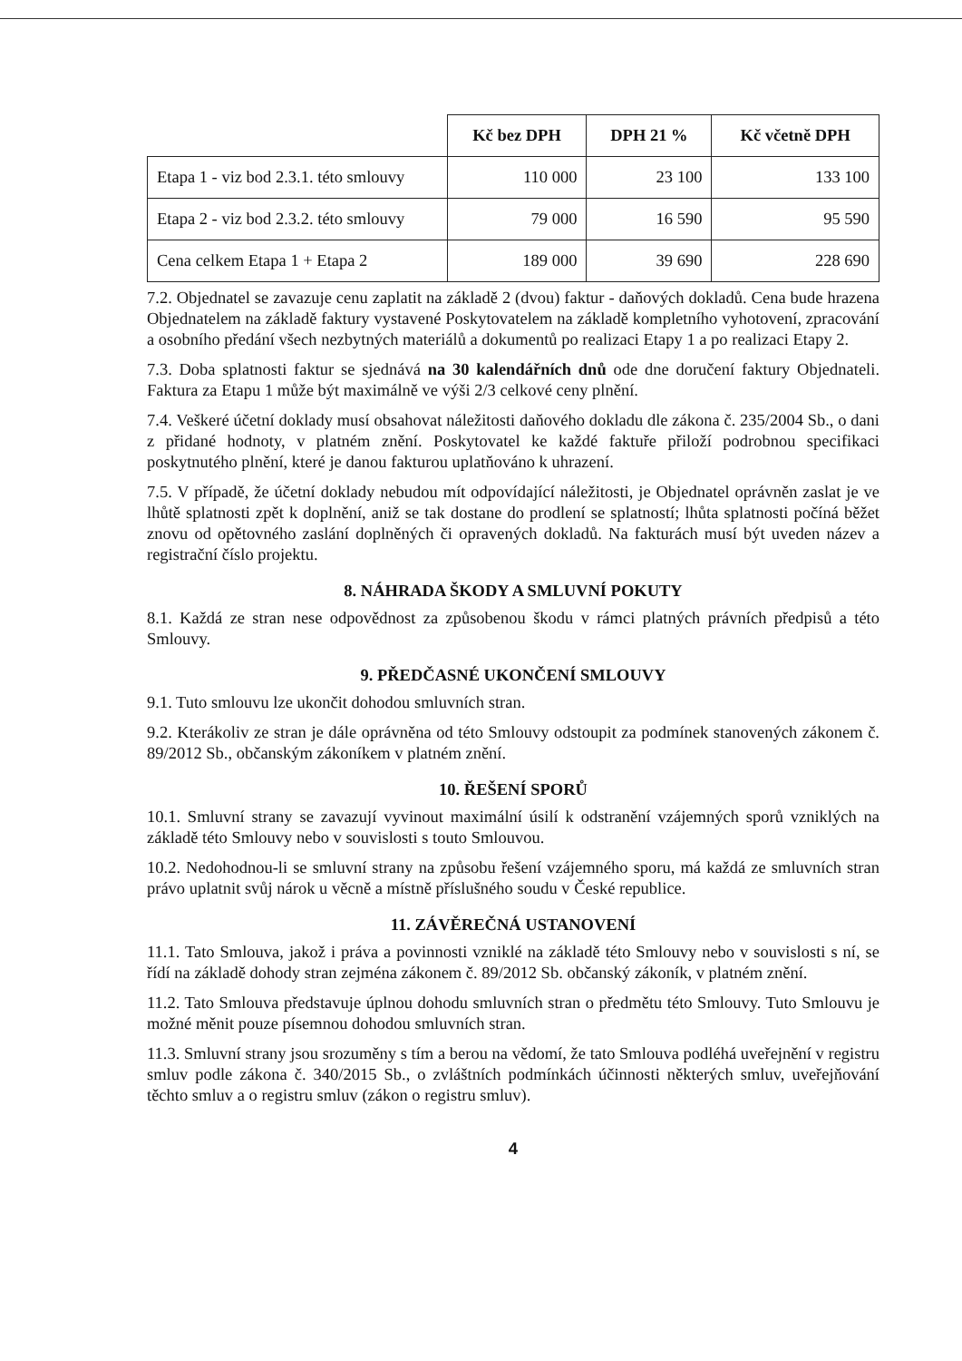| | Kč bez DPH | DPH 21 % | Kč včetně DPH |
| --- | --- | --- | --- |
| Etapa 1 - viz bod 2.3.1. této smlouvy | 110 000 | 23 100 | 133 100 |
| Etapa 2 - viz bod 2.3.2. této smlouvy | 79 000 | 16 590 | 95 590 |
| Cena celkem Etapa 1 + Etapa 2 | 189 000 | 39 690 | 228 690 |
7.2. Objednatel se zavazuje cenu zaplatit na základě 2 (dvou) faktur - daňových dokladů. Cena bude hrazena Objednatelem na základě faktury vystavené Poskytovatelem na základě kompletního vyhotovení, zpracování a osobního předání všech nezbytných materiálů a dokumentů po realizaci Etapy 1 a po realizaci Etapy 2.
7.3. Doba splatnosti faktur se sjednává na 30 kalendářních dnů ode dne doručení faktury Objednateli. Faktura za Etapu 1 může být maximálně ve výši 2/3 celkové ceny plnění.
7.4. Veškeré účetní doklady musí obsahovat náležitosti daňového dokladu dle zákona č. 235/2004 Sb., o dani z přidané hodnoty, v platném znění. Poskytovatel ke každé faktuře přiloží podrobnou specifikaci poskytnutého plnění, které je danou fakturou uplatňováno k uhrazení.
7.5. V případě, že účetní doklady nebudou mít odpovídající náležitosti, je Objednatel oprávněn zaslat je ve lhůtě splatnosti zpět k doplnění, aniž se tak dostane do prodlení se splatností; lhůta splatnosti počíná běžet znovu od opětovného zaslání doplněných či opravených dokladů. Na fakturách musí být uveden název a registrační číslo projektu.
8. NÁHRADA ŠKODY A SMLUVNÍ POKUTY
8.1. Každá ze stran nese odpovědnost za způsobenou škodu v rámci platných právních předpisů a této Smlouvy.
9. PŘEDČASNÉ UKONČENÍ SMLOUVY
9.1. Tuto smlouvu lze ukončit dohodou smluvních stran.
9.2. Kterákoliv ze stran je dále oprávněna od této Smlouvy odstoupit za podmínek stanovených zákonem č. 89/2012 Sb., občanským zákoníkem v platném znění.
10. ŘEŠENÍ SPORŮ
10.1. Smluvní strany se zavazují vyvinout maximální úsilí k odstranění vzájemných sporů vzniklých na základě této Smlouvy nebo v souvislosti s touto Smlouvou.
10.2. Nedohodnou-li se smluvní strany na způsobu řešení vzájemného sporu, má každá ze smluvních stran právo uplatnit svůj nárok u věcně a místně příslušného soudu v České republice.
11. ZÁVĚREČNÁ USTANOVENÍ
11.1. Tato Smlouva, jakož i práva a povinnosti vzniklé na základě této Smlouvy nebo v souvislosti s ní, se řídí na základě dohody stran zejména zákonem č. 89/2012 Sb. občanský zákoník, v platném znění.
11.2. Tato Smlouva představuje úplnou dohodu smluvních stran o předmětu této Smlouvy. Tuto Smlouvu je možné měnit pouze písemnou dohodou smluvních stran.
11.3. Smluvní strany jsou srozuměny s tím a berou na vědomí, že tato Smlouva podléhá uveřejnění v registru smluv podle zákona č. 340/2015 Sb., o zvláštních podmínkách účinnosti některých smluv, uveřejňování těchto smluv a o registru smluv (zákon o registru smluv).
4